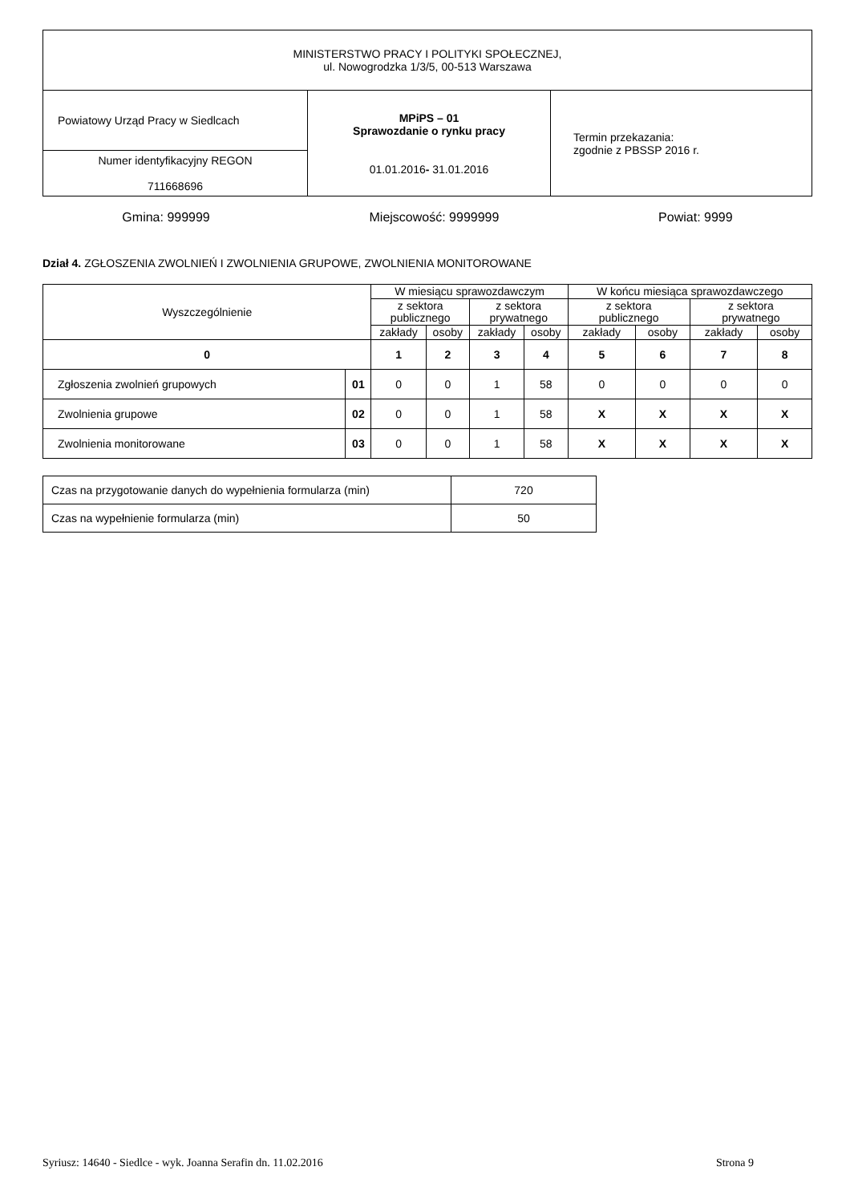| MINISTERSTWO PRACY I POLITYKI SPOŁECZNEJ, ul. Nowogrodzka 1/3/5, 00-513 Warszawa | | |
| Powiatowy Urząd Pracy w Siedlcach | MPiPS – 01 Sprawozdanie o rynku pracy 01.01.2016 - 31.01.2016 | Termin przekazania: zgodnie z PBSSP 2016 r. |
| Numer identyfikacyjny REGON 711668696 | | |
Gmina: 999999 Miejscowość: 9999999 Powiat: 9999
Dział 4. ZGŁOSZENIA ZWOLNIEŃ I ZWOLNIENIA GRUPOWE, ZWOLNIENIA MONITOROWANE
| Wyszczególnienie | | W miesiącu sprawozdawczym | | | | W końcu miesiąca sprawozdawczego | | | |
| --- | --- | --- | --- | --- | --- | --- | --- | --- | --- |
| | | z sektora publicznego | | z sektora prywatnego | | z sektora publicznego | | z sektora prywatnego | |
| | | zakłady | osoby | zakłady | osoby | zakłady | osoby | zakłady | osoby |
| 0 | | 1 | 2 | 3 | 4 | 5 | 6 | 7 | 8 |
| Zgłoszenia zwolnień grupowych | 01 | 0 | 0 | 1 | 58 | 0 | 0 | 0 | 0 |
| Zwolnienia grupowe | 02 | 0 | 0 | 1 | 58 | X | X | X | X |
| Zwolnienia monitorowane | 03 | 0 | 0 | 1 | 58 | X | X | X | X |
| Czas na przygotowanie danych do wypełnienia formularza (min) | 720 |
| Czas na wypełnienie formularza (min) | 50 |
Syriusz: 14640 - Siedlce - wyk. Joanna Serafin dn. 11.02.2016 Strona 9